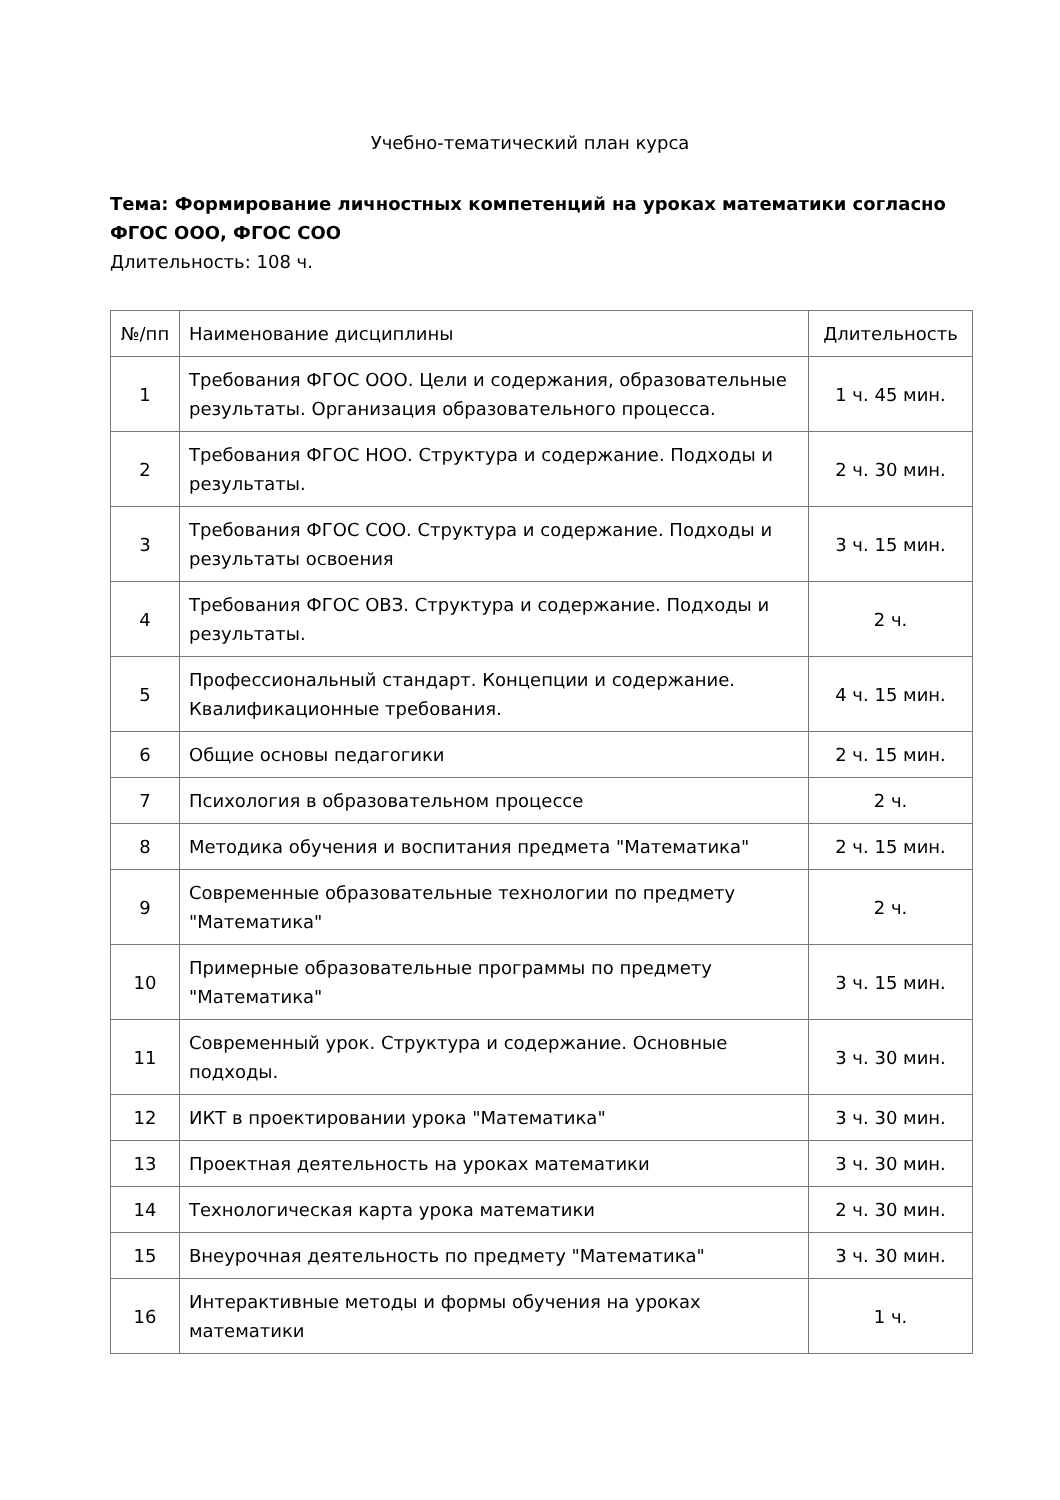Учебно-тематический план курса
Тема: Формирование личностных компетенций на уроках математики согласно ФГОС ООО, ФГОС СОО
Длительность: 108 ч.
| №/пп | Наименование дисциплины | Длительность |
| --- | --- | --- |
| 1 | Требования ФГОС ООО. Цели и содержания, образовательные результаты. Организация образовательного процесса. | 1 ч. 45 мин. |
| 2 | Требования ФГОС НОО. Структура и содержание. Подходы и результаты. | 2 ч. 30 мин. |
| 3 | Требования ФГОС СОО. Структура и содержание. Подходы и результаты освоения | 3 ч. 15 мин. |
| 4 | Требования ФГОС ОВЗ. Структура и содержание. Подходы и результаты. | 2 ч. |
| 5 | Профессиональный стандарт. Концепции и содержание. Квалификационные требования. | 4 ч. 15 мин. |
| 6 | Общие основы педагогики | 2 ч. 15 мин. |
| 7 | Психология в образовательном процессе | 2 ч. |
| 8 | Методика обучения и воспитания предмета "Математика" | 2 ч. 15 мин. |
| 9 | Современные образовательные технологии по предмету "Математика" | 2 ч. |
| 10 | Примерные образовательные программы по предмету "Математика" | 3 ч. 15 мин. |
| 11 | Современный урок. Структура и содержание. Основные подходы. | 3 ч. 30 мин. |
| 12 | ИКТ в проектировании урока "Математика" | 3 ч. 30 мин. |
| 13 | Проектная деятельность на уроках математики | 3 ч. 30 мин. |
| 14 | Технологическая карта урока математики | 2 ч. 30 мин. |
| 15 | Внеурочная деятельность по предмету "Математика" | 3 ч. 30 мин. |
| 16 | Интерактивные методы и формы обучения на уроках математики | 1 ч. |